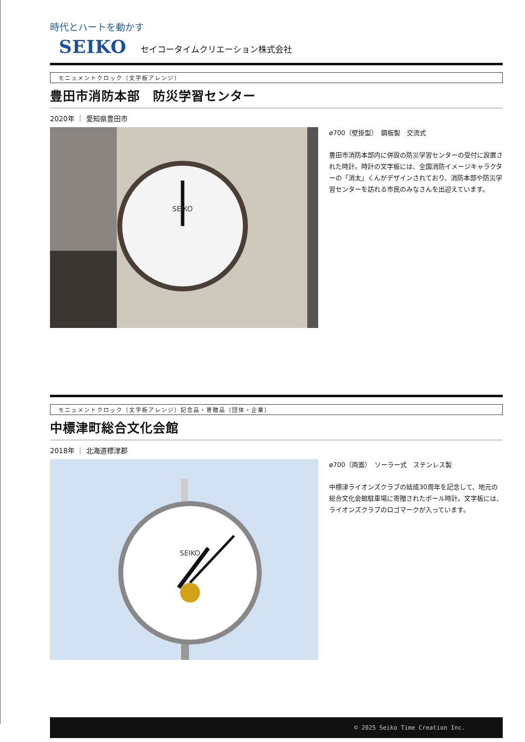時代とハートを動かす
SEIKO セイコータイムクリエーション株式会社
モニュメントクロック（文字板アレンジ）
豊田市消防本部　防災学習センター
2020年 ｜ 愛知県豊田市
SEIKO
ø700（壁掛型）　鋼板製　交流式
豊田市消防本部内に併設の防災学習センターの受付に設置された時計。時計の文字板には、全国消防イメージキャラクターの「消太」くんがデザインされており、消防本部や防災学習センターを訪れる市民のみなさんを出迎えています。
モニュメントクロック（文字板アレンジ）記念品・寄贈品（団体・企業）
中標津町総合文化会館
2018年 ｜ 北海道標津郡
SEIKO
ø700（両面）　ソーラー式　ステンレス製
中標津ライオンズクラブの結成30周年を記念して、地元の総合文化会館駐車場に寄贈されたポール時計。文字板には、ライオンズクラブのロゴマークが入っています。
© 2025 Seiko Time Creation Inc.